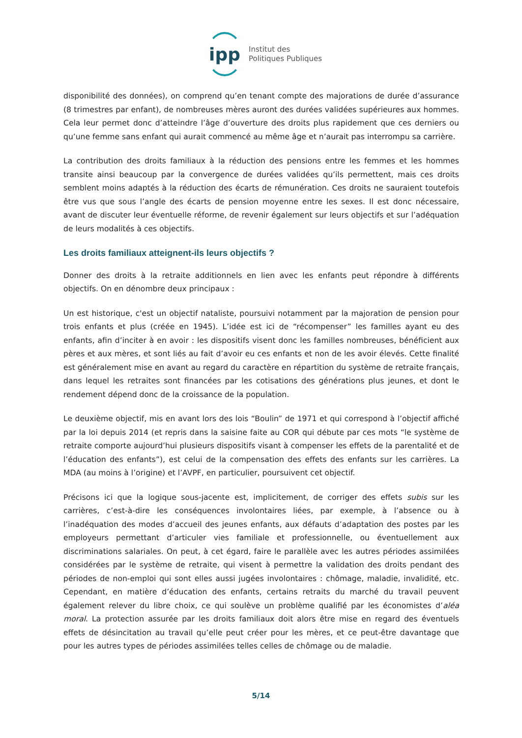ipp
Institut des
Politiques Publiques
disponibilité des données), on comprend qu’en tenant compte des majorations de durée d’assurance (8 trimestres par enfant), de nombreuses mères auront des durées validées supérieures aux hommes. Cela leur permet donc d’atteindre l’âge d’ouverture des droits plus rapidement que ces derniers ou qu’une femme sans enfant qui aurait commencé au même âge et n’aurait pas interrompu sa carrière.
La contribution des droits familiaux à la réduction des pensions entre les femmes et les hommes transite ainsi beaucoup par la convergence de durées validées qu’ils permettent, mais ces droits semblent moins adaptés à la réduction des écarts de rémunération. Ces droits ne sauraient toutefois être vus que sous l’angle des écarts de pension moyenne entre les sexes. Il est donc nécessaire, avant de discuter leur éventuelle réforme, de revenir également sur leurs objectifs et sur l’adéquation de leurs modalités à ces objectifs.
Les droits familiaux atteignent-ils leurs objectifs ?
Donner des droits à la retraite additionnels en lien avec les enfants peut répondre à différents objectifs. On en dénombre deux principaux :
Un est historique, c'est un objectif nataliste, poursuivi notamment par la majoration de pension pour trois enfants et plus (créée en 1945). L’idée est ici de “récompenser” les familles ayant eu des enfants, afin d’inciter à en avoir : les dispositifs visent donc les familles nombreuses, bénéficient aux pères et aux mères, et sont liés au fait d’avoir eu ces enfants et non de les avoir élevés. Cette finalité est généralement mise en avant au regard du caractère en répartition du système de retraite français, dans lequel les retraites sont financées par les cotisations des générations plus jeunes, et dont le rendement dépend donc de la croissance de la population.
Le deuxième objectif, mis en avant lors des lois “Boulin” de 1971 et qui correspond à l’objectif affiché par la loi depuis 2014 (et repris dans la saisine faite au COR qui débute par ces mots “le système de retraite comporte aujourd’hui plusieurs dispositifs visant à compenser les effets de la parentalité et de l’éducation des enfants”), est celui de la compensation des effets des enfants sur les carrières. La MDA (au moins à l’origine) et l’AVPF, en particulier, poursuivent cet objectif.
Précisons ici que la logique sous-jacente est, implicitement, de corriger des effets subis sur les carrières, c’est-à-dire les conséquences involontaires liées, par exemple, à l’absence ou à l’inadéquation des modes d’accueil des jeunes enfants, aux défauts d’adaptation des postes par les employeurs permettant d’articuler vies familiale et professionnelle, ou éventuellement aux discriminations salariales. On peut, à cet égard, faire le parallèle avec les autres périodes assimilées considérées par le système de retraite, qui visent à permettre la validation des droits pendant des périodes de non-emploi qui sont elles aussi jugées involontaires : chômage, maladie, invalidité, etc. Cependant, en matière d’éducation des enfants, certains retraits du marché du travail peuvent également relever du libre choix, ce qui soulève un problème qualifié par les économistes d’aléa moral. La protection assurée par les droits familiaux doit alors être mise en regard des éventuels effets de désincitation au travail qu’elle peut créer pour les mères, et ce peut-être davantage que pour les autres types de périodes assimilées telles celles de chômage ou de maladie.
5/14